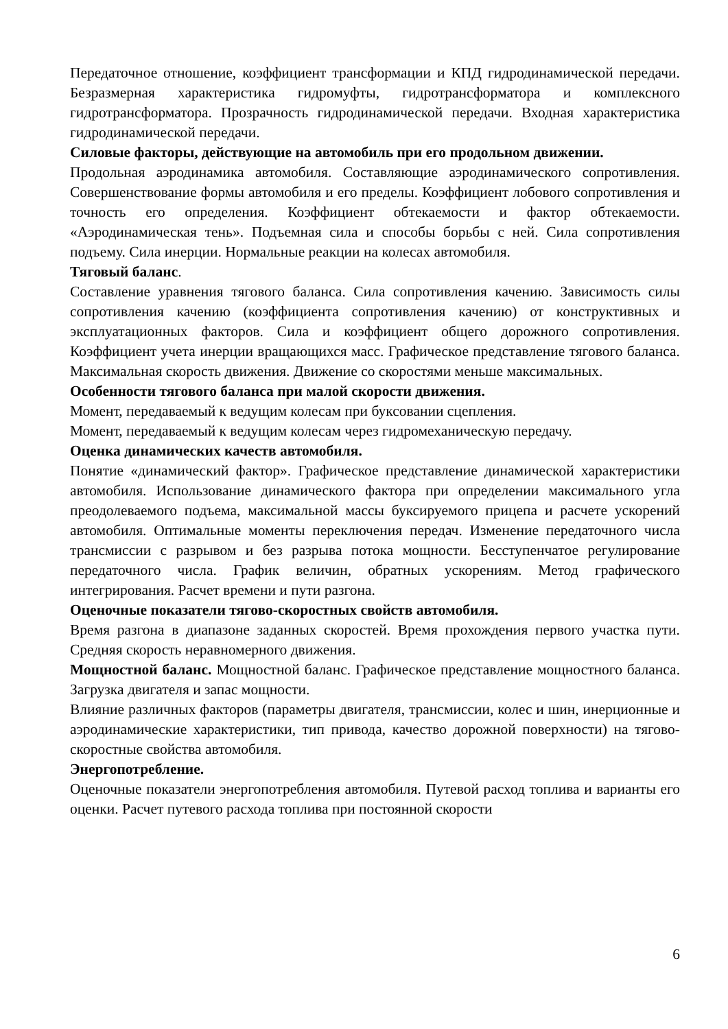Передаточное отношение, коэффициент трансформации и КПД гидродинамической передачи. Безразмерная характеристика гидромуфты, гидротрансформатора и комплексного гидротрансформатора. Прозрачность гидродинамической передачи. Входная характеристика гидродинамической передачи.
Силовые факторы, действующие на автомобиль при его продольном движении.
Продольная аэродинамика автомобиля. Составляющие аэродинамического сопротивления. Совершенствование формы автомобиля и его пределы. Коэффициент лобового сопротивления и точность его определения. Коэффициент обтекаемости и фактор обтекаемости. «Аэродинамическая тень». Подъемная сила и способы борьбы с ней. Сила сопротивления подъему. Сила инерции. Нормальные реакции на колесах автомобиля.
Тяговый баланс.
Составление уравнения тягового баланса. Сила сопротивления качению. Зависимость силы сопротивления качению (коэффициента сопротивления качению) от конструктивных и эксплуатационных факторов. Сила и коэффициент общего дорожного сопротивления. Коэффициент учета инерции вращающихся масс. Графическое представление тягового баланса. Максимальная скорость движения. Движение со скоростями меньше максимальных.
Особенности тягового баланса при малой скорости движения.
Момент, передаваемый к ведущим колесам при буксовании сцепления.
Момент, передаваемый к ведущим колесам через гидромеханическую передачу.
Оценка динамических качеств автомобиля.
Понятие «динамический фактор». Графическое представление динамической характеристики автомобиля. Использование динамического фактора при определении максимального угла преодолеваемого подъема, максимальной массы буксируемого прицепа и расчете ускорений автомобиля. Оптимальные моменты переключения передач. Изменение передаточного числа трансмиссии с разрывом и без разрыва потока мощности. Бесступенчатое регулирование передаточного числа. График величин, обратных ускорениям. Метод графического интегрирования. Расчет времени и пути разгона.
Оценочные показатели тягово-скоростных свойств автомобиля.
Время разгона в диапазоне заданных скоростей. Время прохождения первого участка пути. Средняя скорость неравномерного движения.
Мощностной баланс. Мощностной баланс. Графическое представление мощностного баланса. Загрузка двигателя и запас мощности.
Влияние различных факторов (параметры двигателя, трансмиссии, колес и шин, инерционные и аэродинамические характеристики, тип привода, качество дорожной поверхности) на тягово-скоростные свойства автомобиля.
Энергопотребление.
Оценочные показатели энергопотребления автомобиля. Путевой расход топлива и варианты его оценки. Расчет путевого расхода топлива при постоянной скорости
6